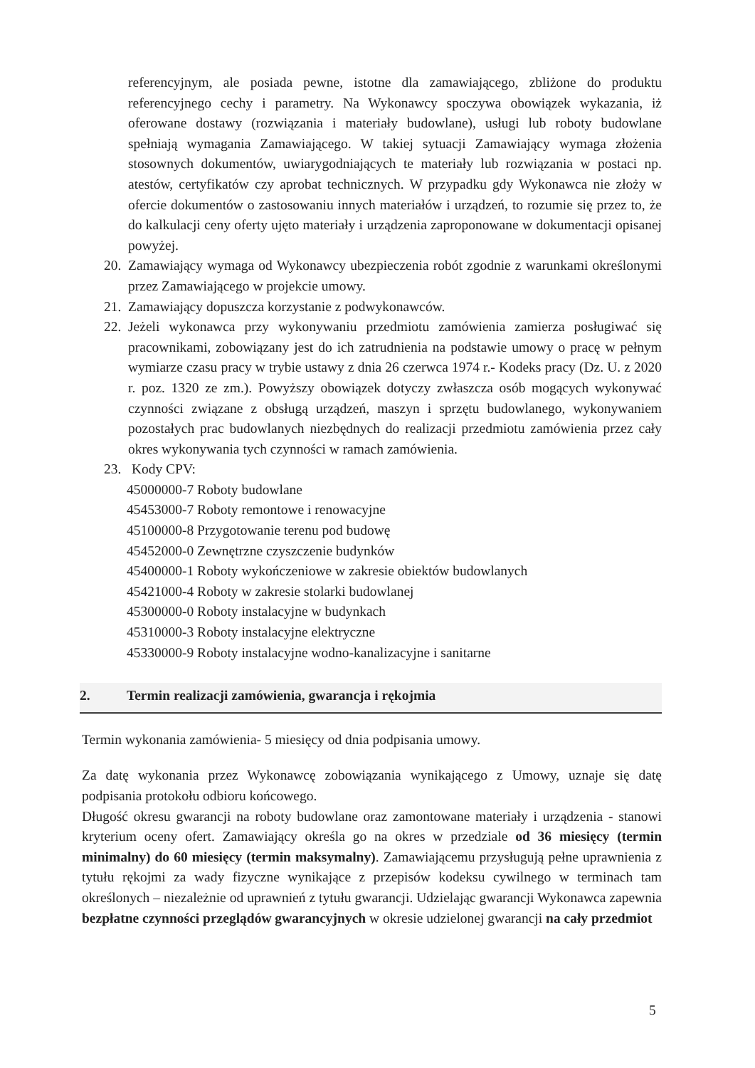referencyjnym, ale posiada pewne, istotne dla zamawiającego, zbliżone do produktu referencyjnego cechy i parametry. Na Wykonawcy spoczywa obowiązek wykazania, iż oferowane dostawy (rozwiązania i materiały budowlane), usługi lub roboty budowlane spełniają wymagania Zamawiającego. W takiej sytuacji Zamawiający wymaga złożenia stosownych dokumentów, uwiarygodniających te materiały lub rozwiązania w postaci np. atestów, certyfikatów czy aprobat technicznych. W przypadku gdy Wykonawca nie złoży w ofercie dokumentów o zastosowaniu innych materiałów i urządzeń, to rozumie się przez to, że do kalkulacji ceny oferty ujęto materiały i urządzenia zaproponowane w dokumentacji opisanej powyżej.
20. Zamawiający wymaga od Wykonawcy ubezpieczenia robót zgodnie z warunkami określonymi przez Zamawiającego w projekcie umowy.
21. Zamawiający dopuszcza korzystanie z podwykonawców.
22. Jeżeli wykonawca przy wykonywaniu przedmiotu zamówienia zamierza posługiwać się pracownikami, zobowiązany jest do ich zatrudnienia na podstawie umowy o pracę w pełnym wymiarze czasu pracy w trybie ustawy z dnia 26 czerwca 1974 r.- Kodeks pracy (Dz. U. z 2020 r. poz. 1320 ze zm.). Powyższy obowiązek dotyczy zwłaszcza osób mogących wykonywać czynności związane z obsługą urządzeń, maszyn i sprzętu budowlanego, wykonywaniem pozostałych prac budowlanych niezbędnych do realizacji przedmiotu zamówienia przez cały okres wykonywania tych czynności w ramach zamówienia.
23. Kody CPV:
45000000-7 Roboty budowlane
45453000-7 Roboty remontowe i renowacyjne
45100000-8 Przygotowanie terenu pod budowę
45452000-0 Zewnętrzne czyszczenie budynków
45400000-1 Roboty wykończeniowe w zakresie obiektów budowlanych
45421000-4 Roboty w zakresie stolarki budowlanej
45300000-0 Roboty instalacyjne w budynkach
45310000-3 Roboty instalacyjne elektryczne
45330000-9 Roboty instalacyjne wodno-kanalizacyjne i sanitarne
2. Termin realizacji zamówienia, gwarancja i rękojmia
Termin wykonania zamówienia- 5 miesięcy od dnia podpisania umowy.
Za datę wykonania przez Wykonawcę zobowiązania wynikającego z Umowy, uznaje się datę podpisania protokołu odbioru końcowego.
Długość okresu gwarancji na roboty budowlane oraz zamontowane materiały i urządzenia - stanowi kryterium oceny ofert. Zamawiający określa go na okres w przedziale od 36 miesięcy (termin minimalny) do 60 miesięcy (termin maksymalny). Zamawiającemu przysługują pełne uprawnienia z tytułu rękojmi za wady fizyczne wynikające z przepisów kodeksu cywilnego w terminach tam określonych – niezależnie od uprawnień z tytułu gwarancji. Udzielając gwarancji Wykonawca zapewnia bezpłatne czynności przeglądów gwarancyjnych w okresie udzielonej gwarancji na cały przedmiot
5